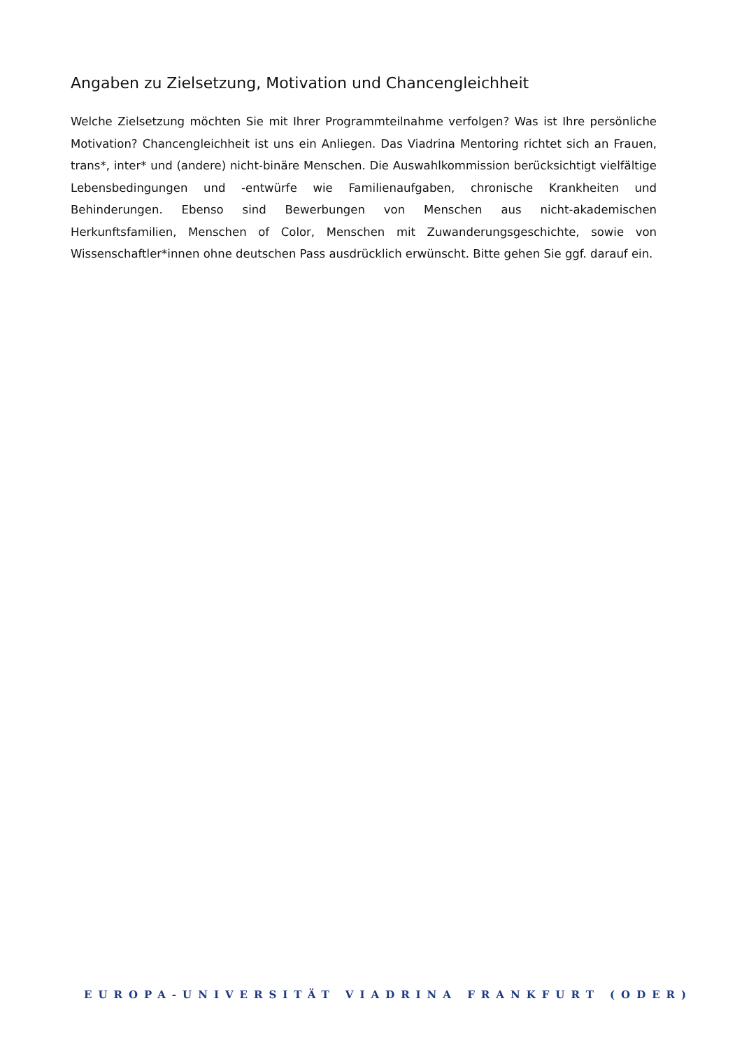Angaben zu Zielsetzung, Motivation und Chancengleichheit
Welche Zielsetzung möchten Sie mit Ihrer Programmteilnahme verfolgen? Was ist Ihre persönliche Motivation? Chancengleichheit ist uns ein Anliegen. Das Viadrina Mentoring richtet sich an Frauen, trans*, inter* und (andere) nicht-binäre Menschen. Die Auswahlkommission berücksichtigt vielfältige Lebensbedingungen und -entwürfe wie Familienaufgaben, chronische Krankheiten und Behinderungen. Ebenso sind Bewerbungen von Menschen aus nicht-akademischen Herkunftsfamilien, Menschen of Color, Menschen mit Zuwanderungsgeschichte, sowie von Wissenschaftler*innen ohne deutschen Pass ausdrücklich erwünscht. Bitte gehen Sie ggf. darauf ein.
EUROPA-UNIVERSITÄT VIADRINA FRANKFURT (ODER)